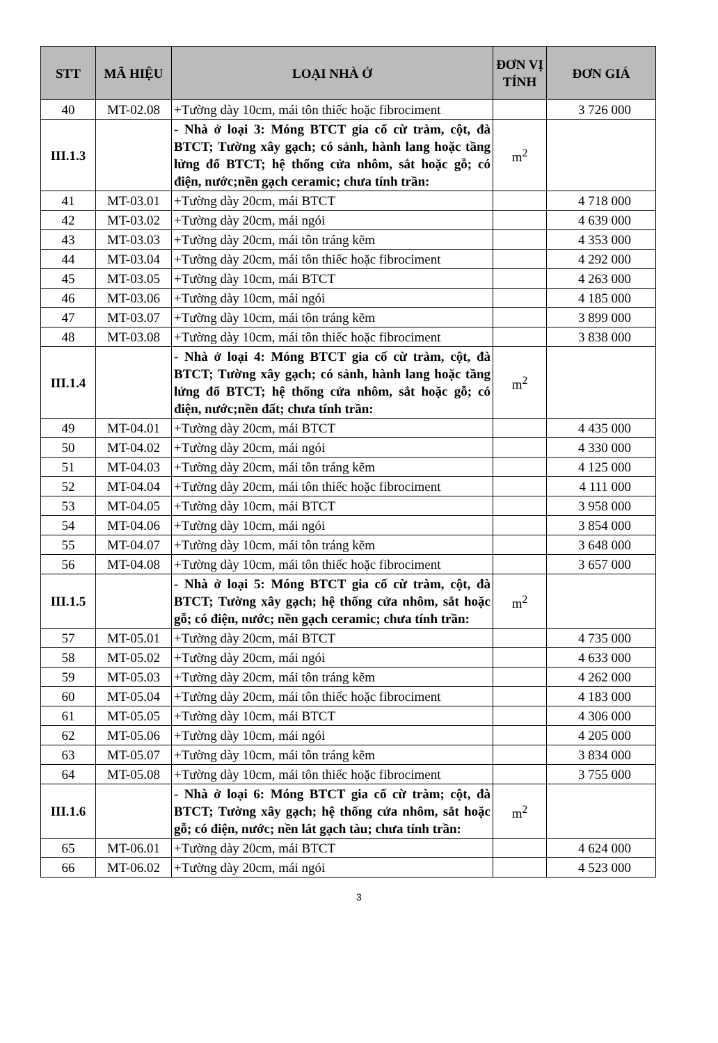| STT | MÃ HIỆU | LOẠI NHÀ Ở | ĐƠN VỊ TÍNH | ĐƠN GIÁ |
| --- | --- | --- | --- | --- |
| 40 | MT-02.08 | +Tường dày 10cm, mái tôn thiếc hoặc fibrociment | | 3 726 000 |
| III.1.3 | | - Nhà ở loại 3: Móng BTCT gia cố cừ tràm, cột, đà BTCT; Tường xây gạch; có sảnh, hành lang hoặc tầng lửng đổ BTCT; hệ thống cửa nhôm, sắt hoặc gỗ; có điện, nước;nền gạch ceramic; chưa tính trần: | m<sup>2</sup> | |
| 41 | MT-03.01 | +Tường dày 20cm, mái BTCT | | 4 718 000 |
| 42 | MT-03.02 | +Tường dày 20cm, mái ngói | | 4 639 000 |
| 43 | MT-03.03 | +Tường dày 20cm, mái tôn tráng kẽm | | 4 353 000 |
| 44 | MT-03.04 | +Tường dày 20cm, mái tôn thiếc hoặc fibrociment | | 4 292 000 |
| 45 | MT-03.05 | +Tường dày 10cm, mái BTCT | | 4 263 000 |
| 46 | MT-03.06 | +Tường dày 10cm, mái ngói | | 4 185 000 |
| 47 | MT-03.07 | +Tường dày 10cm, mái tôn tráng kẽm | | 3 899 000 |
| 48 | MT-03.08 | +Tường dày 10cm, mái tôn thiếc hoặc fibrociment | | 3 838 000 |
| III.1.4 | | - Nhà ở loại 4: Móng BTCT gia cố cừ tràm, cột, đà BTCT; Tường xây gạch; có sảnh, hành lang hoặc tầng lửng đổ BTCT; hệ thống cửa nhôm, sắt hoặc gỗ; có điện, nước;nền đất; chưa tính trần: | m<sup>2</sup> | |
| 49 | MT-04.01 | +Tường dày 20cm, mái BTCT | | 4 435 000 |
| 50 | MT-04.02 | +Tường dày 20cm, mái ngói | | 4 330 000 |
| 51 | MT-04.03 | +Tường dày 20cm, mái tôn tráng kẽm | | 4 125 000 |
| 52 | MT-04.04 | +Tường dày 20cm, mái tôn thiếc hoặc fibrociment | | 4 111 000 |
| 53 | MT-04.05 | +Tường dày 10cm, mái BTCT | | 3 958 000 |
| 54 | MT-04.06 | +Tường dày 10cm, mái ngói | | 3 854 000 |
| 55 | MT-04.07 | +Tường dày 10cm, mái tôn tráng kẽm | | 3 648 000 |
| 56 | MT-04.08 | +Tường dày 10cm, mái tôn thiếc hoặc fibrociment | | 3 657 000 |
| III.1.5 | | - Nhà ở loại 5: Móng BTCT gia cố cừ tràm, cột, đà BTCT; Tường xây gạch; hệ thống cửa nhôm, sắt hoặc gỗ; có điện, nước; nền gạch ceramic; chưa tính trần: | m<sup>2</sup> | |
| 57 | MT-05.01 | +Tường dày 20cm, mái BTCT | | 4 735 000 |
| 58 | MT-05.02 | +Tường dày 20cm, mái ngói | | 4 633 000 |
| 59 | MT-05.03 | +Tường dày 20cm, mái tôn tráng kẽm | | 4 262 000 |
| 60 | MT-05.04 | +Tường dày 20cm, mái tôn thiếc hoặc fibrociment | | 4 183 000 |
| 61 | MT-05.05 | +Tường dày 10cm, mái BTCT | | 4 306 000 |
| 62 | MT-05.06 | +Tường dày 10cm, mái ngói | | 4 205 000 |
| 63 | MT-05.07 | +Tường dày 10cm, mái tôn tráng kẽm | | 3 834 000 |
| 64 | MT-05.08 | +Tường dày 10cm, mái tôn thiếc hoặc fibrociment | | 3 755 000 |
| III.1.6 | | - Nhà ở loại 6: Móng BTCT gia cố cừ tràm; cột, đà BTCT; Tường xây gạch; hệ thống cửa nhôm, sắt hoặc gỗ; có điện, nước; nền lát gạch tàu; chưa tính trần: | m<sup>2</sup> | |
| 65 | MT-06.01 | +Tường dày 20cm, mái BTCT | | 4 624 000 |
| 66 | MT-06.02 | +Tường dày 20cm, mái ngói | | 4 523 000 |
3